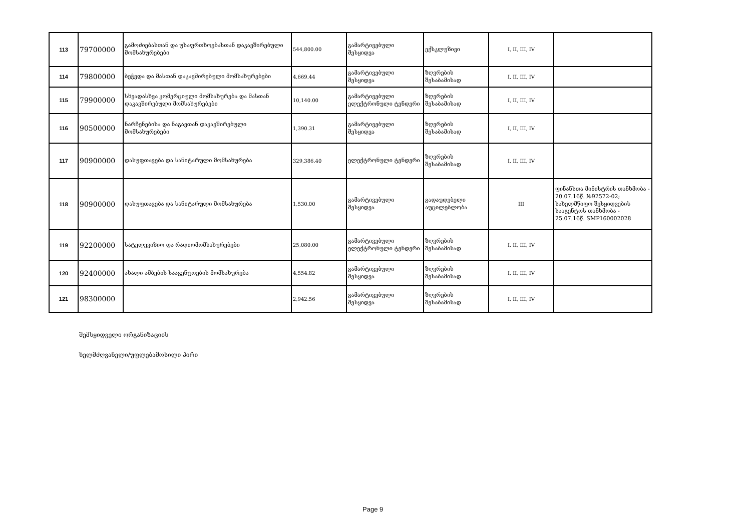| 113 | 79700000 | გამოძიებასთან და უსაფრთხოებასთან დაკავშირებული მომსახურებები | 544,800.00 | გამარტივებული შესყიდვა | ექსკლუზივი | I, II, III, IV | |
| 114 | 79800000 | ბეჭვდა და მასთან დაკავშირებული მომსახურებები | 4,669.44 | გამარტივებული შესყიდვა | ზღვრების შესაბამისად | I, II, III, IV | |
| 115 | 79900000 | სხვადასხვა კომერციული მომსახურება და მასთან დაკავშირებული მომსახურებები | 10,140.00 | გამარტივებული ელექტრონული ტენდერი | ზღვრების შესაბამისად | I, II, III, IV | |
| 116 | 90500000 | ნარჩენებისა და ნაგავთან დაკავშირებული მომსახურებები | 1,390.31 | გამარტივებული შესყიდვა | ზღვრების შესაბამისად | I, II, III, IV | |
| 117 | 90900000 | დასუფთავება და სანიტარული მომსახურება | 329,386.40 | ელექტრონული ტენდერი | ზღვრების შესაბამისად | I, II, III, IV | |
| 118 | 90900000 | დასუფთავება და სანიტარული მომსახურება | 1,530.00 | გამარტივებული შესყიდვა | გადაუდებელი აუცილებლობა | III | ფინანსთა მინისტრის თანხმობა - 20.07.16წ. №92572-02; სახელმწიფო შესყიდვების სააგენტოს თანხმობა - 25.07.16წ. SMP160002028 |
| 119 | 92200000 | სატელევიზიო და რადიომომსახურებები | 25,080.00 | გამარტივებული ელექტრონული ტენდერი | ზღვრების შესაბამისად | I, II, III, IV | |
| 120 | 92400000 | ახალი ამბების სააგენტოების მომსახურება | 4,554.82 | გამარტივებული შესყიდვა | ზღვრების შესაბამისად | I, II, III, IV | |
| 121 | 98300000 | | 2,942.56 | გამარტივებული შესყიდვა | ზღვრების შესაბამისად | I, II, III, IV | |
შემსყიდველი ორგანიზაციის
ხელმძღვანელი/უფლებამოსილი პირი
Page 9